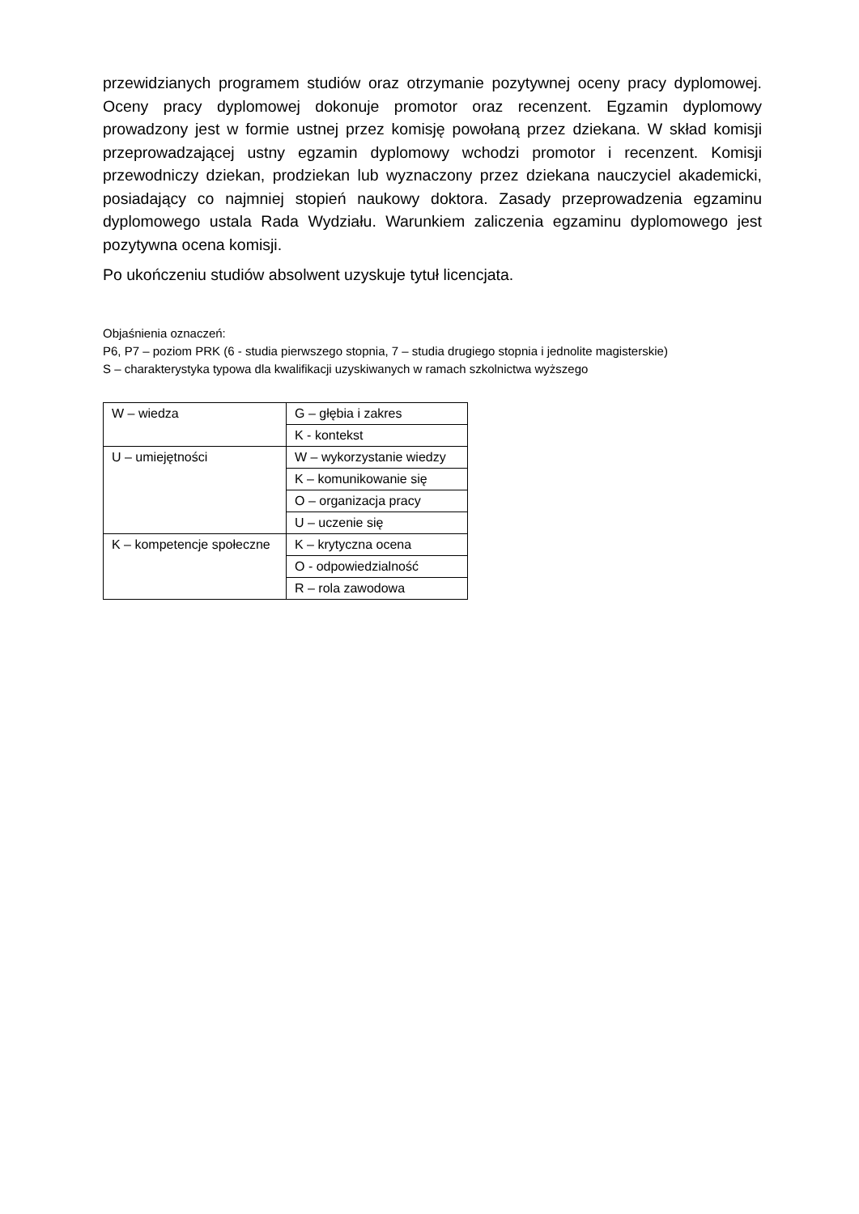przewidzianych programem studiów oraz otrzymanie pozytywnej oceny pracy dyplomowej. Oceny pracy dyplomowej dokonuje promotor oraz recenzent. Egzamin dyplomowy prowadzony jest w formie ustnej przez komisję powołaną przez dziekana. W skład komisji przeprowadzającej ustny egzamin dyplomowy wchodzi promotor i recenzent. Komisji przewodniczy dziekan, prodziekan lub wyznaczony przez dziekana nauczyciel akademicki, posiadający co najmniej stopień naukowy doktora. Zasady przeprowadzenia egzaminu dyplomowego ustala Rada Wydziału. Warunkiem zaliczenia egzaminu dyplomowego jest pozytywna ocena komisji.
Po ukończeniu studiów absolwent uzyskuje tytuł licencjata.
Objaśnienia oznaczeń:
P6, P7 – poziom PRK (6 - studia pierwszego stopnia, 7 – studia drugiego stopnia i jednolite magisterskie)
S – charakterystyka typowa dla kwalifikacji uzyskiwanych w ramach szkolnictwa wyższego
| W – wiedza | G – głębia i zakres |
| | K - kontekst |
| U – umiejętności | W – wykorzystanie wiedzy |
| | K – komunikowanie się |
| | O – organizacja pracy |
| | U – uczenie się |
| K – kompetencje społeczne | K – krytyczna ocena |
| | O - odpowiedzialność |
| | R – rola zawodowa |